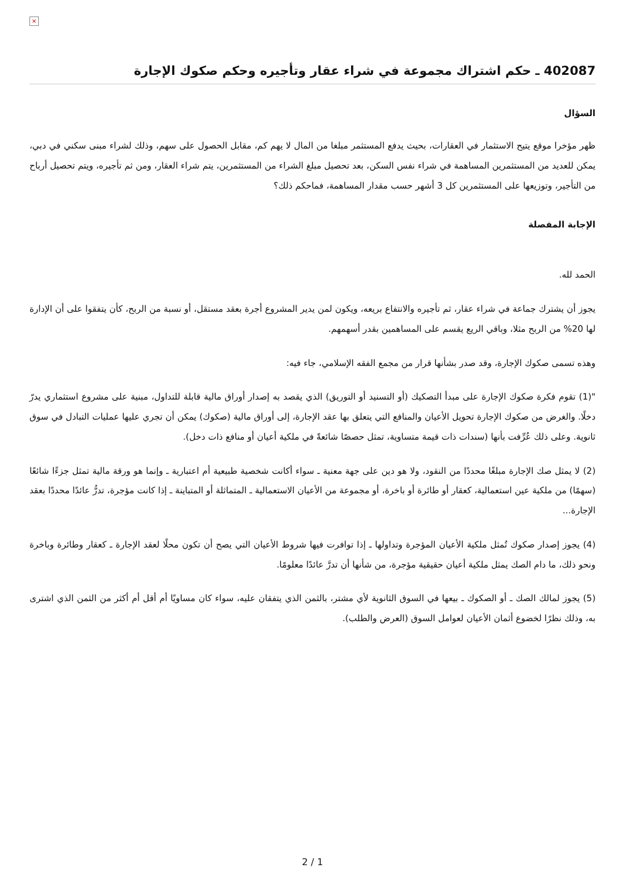×
402087 ـ حكم اشتراك مجموعة في شراء عقار وتأجيره وحكم صكوك الإجارة
السؤال
ظهر مؤخرا موقع يتيح الاستثمار في العقارات، بحيث يدفع المستثمر مبلغا من المال لا يهم كم، مقابل الحصول على سهم، وذلك لشراء مبنى سكني في دبي، يمكن للعديد من المستثمرين المساهمة في شراء نفس السكن، بعد تحصيل مبلغ الشراء من المستثمرين، يتم شراء العقار، ومن ثم تأجيره، ويتم تحصيل أرباح من التأجير، وتوزيعها على المستثمرين كل 3 أشهر حسب مقدار المساهمة، فماحكم ذلك؟
الإجابة المفصلة
الحمد لله.
يجوز أن يشترك جماعة في شراء عقار، ثم تأجيره والانتفاع بريعه، ويكون لمن يدير المشروع أجرة بعقد مستقل، أو نسبة من الربح، كأن يتفقوا على أن الإدارة لها 20% من الربح مثلا، وباقي الريع يقسم على المساهمين بقدر أسهمهم.
وهذه تسمى صكوك الإجارة، وقد صدر بشأنها قرار من مجمع الفقه الإسلامي، جاء فيه:
"(1) تقوم فكرة صكوك الإجارة على مبدأ التصكيك (أو التسنيد أو التوريق) الذي يقصد به إصدار أوراق مالية قابلة للتداول، مبنية على مشروع استثماري يدرّ دخلًا. والغرض من صكوك الإجارة تحويل الأعيان والمنافع التي يتعلق بها عقد الإجارة، إلى أوراق مالية (صكوك) يمكن أن تجري عليها عمليات التبادل في سوق ثانوية. وعلى ذلك عُرِّفت بأنها (سندات ذات قيمة متساوية، تمثل حصصًا شائعةً في ملكية أعيان أو منافع ذات دخل).
(2) لا يمثل صك الإجارة مبلغًا محددًا من النقود، ولا هو دين على جهة معنية ـ سواء أكانت شخصية طبيعية أم اعتبارية ـ وإنما هو ورقة مالية تمثل جزءًا شائعًا (سهمًا) من ملكية عين استعمالية، كعقار أو طائرة أو باخرة، أو مجموعة من الأعيان الاستعمالية ـ المتماثلة أو المتباينة ـ إذا كانت مؤجرة، تدرُّ عائدًا محددًا بعقد الإجارة...
(4) يجوز إصدار صكوك تُمثل ملكية الأعيان المؤجرة وتداولها ـ إذا توافرت فيها شروط الأعيان التي يصح أن تكون محلًا لعقد الإجارة ـ كعقار وطائرة وباخرة ونحو ذلك، ما دام الصك يمثل ملكية أعيان حقيقية مؤجرة، من شأنها أن تدرَّ عائدًا معلومًا.
(5) يجوز لمالك الصك ـ أو الصكوك ـ بيعها في السوق الثانوية لأي مشتر، بالثمن الذي يتفقان عليه، سواء كان مساويًا أم أقل أم أكثر من الثمن الذي اشترى به، وذلك نظرًا لخضوع أثمان الأعيان لعوامل السوق (العرض والطلب).
2 / 1